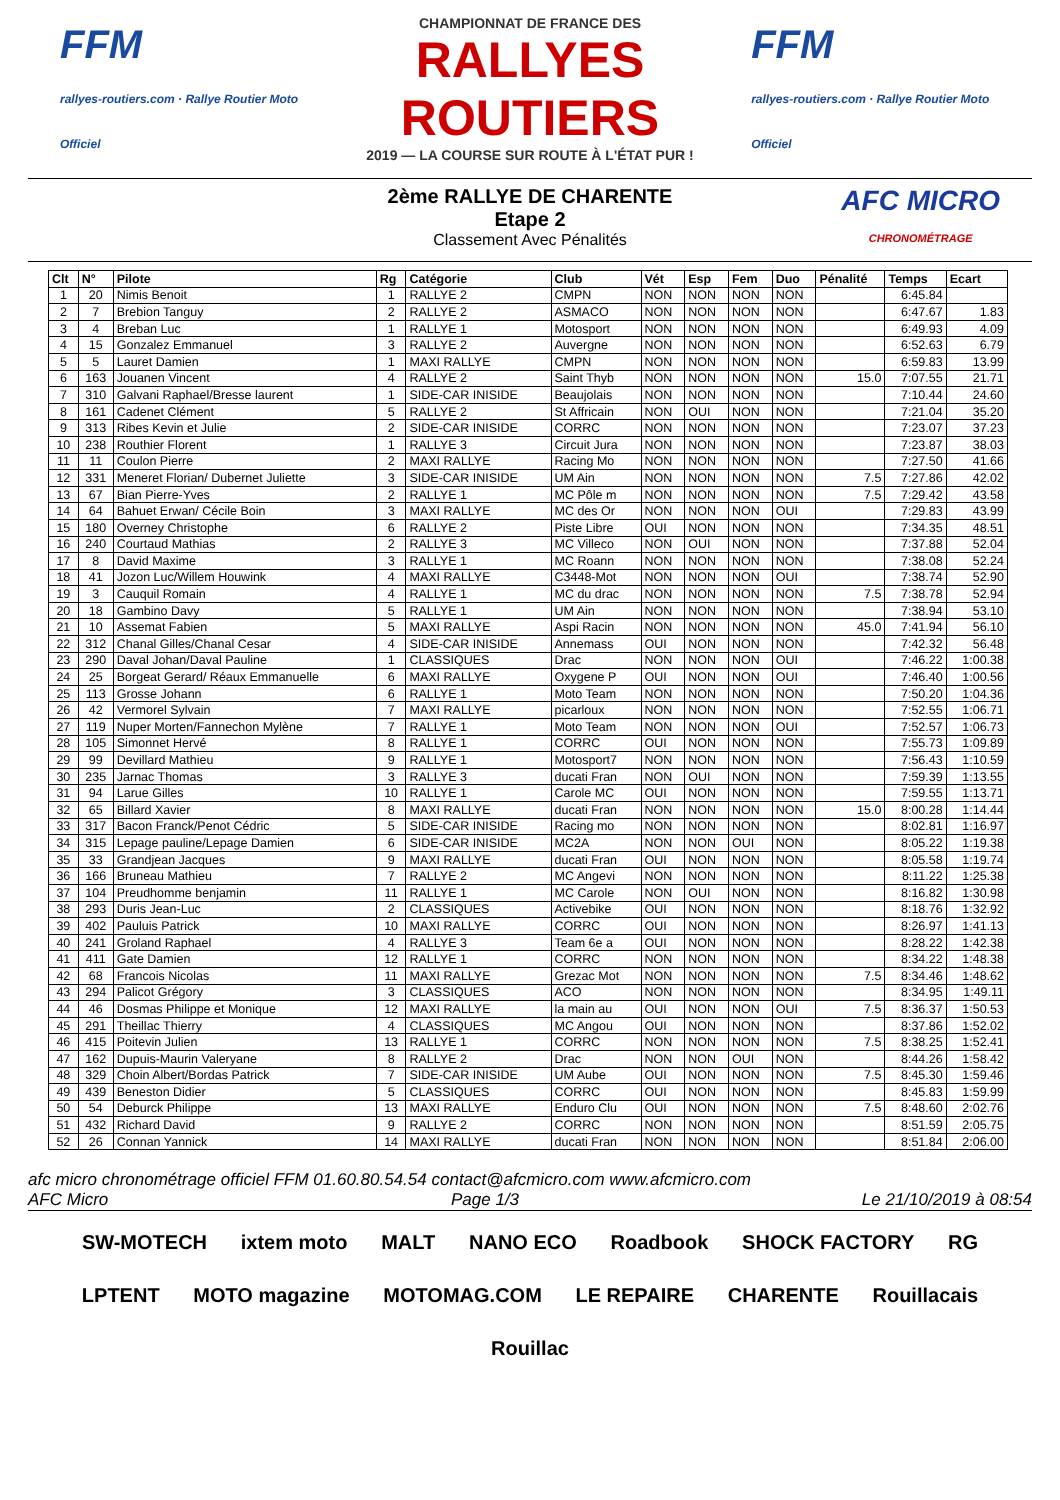FFM
rallyes-routiers.com · Rallye Routier Moto Officiel
CHAMPIONNAT DE FRANCE DES
RALLYES ROUTIERS
2019 — LA COURSE SUR ROUTE À L'ÉTAT PUR !
FFM
rallyes-routiers.com · Rallye Routier Moto Officiel
2ème RALLYE DE CHARENTE
Etape 2
Classement Avec Pénalités
AFC MICRO
CHRONOMÉTRAGE
| Clt | N° | Pilote | Rg | Catégorie | Club | Vét | Esp | Fem | Duo | Pénalité | Temps | Ecart |
| --- | --- | --- | --- | --- | --- | --- | --- | --- | --- | --- | --- | --- |
| 1 | 20 | Nimis Benoit | 1 | RALLYE 2 | CMPN | NON | NON | NON | NON | | 6:45.84 | |
| 2 | 7 | Brebion Tanguy | 2 | RALLYE 2 | ASMACO | NON | NON | NON | NON | | 6:47.67 | 1.83 |
| 3 | 4 | Breban Luc | 1 | RALLYE 1 | Motosport | NON | NON | NON | NON | | 6:49.93 | 4.09 |
| 4 | 15 | Gonzalez Emmanuel | 3 | RALLYE 2 | Auvergne | NON | NON | NON | NON | | 6:52.63 | 6.79 |
| 5 | 5 | Lauret Damien | 1 | MAXI RALLYE | CMPN | NON | NON | NON | NON | | 6:59.83 | 13.99 |
| 6 | 163 | Jouanen Vincent | 4 | RALLYE 2 | Saint Thyb | NON | NON | NON | NON | 15.0 | 7:07.55 | 21.71 |
| 7 | 310 | Galvani Raphael/Bresse laurent | 1 | SIDE-CAR INISIDE | Beaujolais | NON | NON | NON | NON | | 7:10.44 | 24.60 |
| 8 | 161 | Cadenet Clément | 5 | RALLYE 2 | St Affricain | NON | OUI | NON | NON | | 7:21.04 | 35.20 |
| 9 | 313 | Ribes Kevin et Julie | 2 | SIDE-CAR INISIDE | CORRC | NON | NON | NON | NON | | 7:23.07 | 37.23 |
| 10 | 238 | Routhier Florent | 1 | RALLYE 3 | Circuit Jura | NON | NON | NON | NON | | 7:23.87 | 38.03 |
| 11 | 11 | Coulon Pierre | 2 | MAXI RALLYE | Racing Mo | NON | NON | NON | NON | | 7:27.50 | 41.66 |
| 12 | 331 | Meneret Florian/ Dubernet Juliette | 3 | SIDE-CAR INISIDE | UM Ain | NON | NON | NON | NON | 7.5 | 7:27.86 | 42.02 |
| 13 | 67 | Bian Pierre-Yves | 2 | RALLYE 1 | MC Pôle m | NON | NON | NON | NON | 7.5 | 7:29.42 | 43.58 |
| 14 | 64 | Bahuet Erwan/ Cécile Boin | 3 | MAXI RALLYE | MC des Or | NON | NON | NON | OUI | | 7:29.83 | 43.99 |
| 15 | 180 | Overney Christophe | 6 | RALLYE 2 | Piste Libre | OUI | NON | NON | NON | | 7:34.35 | 48.51 |
| 16 | 240 | Courtaud Mathias | 2 | RALLYE 3 | MC Villeco | NON | OUI | NON | NON | | 7:37.88 | 52.04 |
| 17 | 8 | David Maxime | 3 | RALLYE 1 | MC Roann | NON | NON | NON | NON | | 7:38.08 | 52.24 |
| 18 | 41 | Jozon Luc/Willem Houwink | 4 | MAXI RALLYE | C3448-Mot | NON | NON | NON | OUI | | 7:38.74 | 52.90 |
| 19 | 3 | Cauquil Romain | 4 | RALLYE 1 | MC du drac | NON | NON | NON | NON | 7.5 | 7:38.78 | 52.94 |
| 20 | 18 | Gambino Davy | 5 | RALLYE 1 | UM Ain | NON | NON | NON | NON | | 7:38.94 | 53.10 |
| 21 | 10 | Assemat Fabien | 5 | MAXI RALLYE | Aspi Racin | NON | NON | NON | NON | 45.0 | 7:41.94 | 56.10 |
| 22 | 312 | Chanal Gilles/Chanal Cesar | 4 | SIDE-CAR INISIDE | Annemass | OUI | NON | NON | NON | | 7:42.32 | 56.48 |
| 23 | 290 | Daval Johan/Daval Pauline | 1 | CLASSIQUES | Drac | NON | NON | NON | OUI | | 7:46.22 | 1:00.38 |
| 24 | 25 | Borgeat Gerard/ Réaux Emmanuelle | 6 | MAXI RALLYE | Oxygene P | OUI | NON | NON | OUI | | 7:46.40 | 1:00.56 |
| 25 | 113 | Grosse Johann | 6 | RALLYE 1 | Moto Team | NON | NON | NON | NON | | 7:50.20 | 1:04.36 |
| 26 | 42 | Vermorel Sylvain | 7 | MAXI RALLYE | picarloux | NON | NON | NON | NON | | 7:52.55 | 1:06.71 |
| 27 | 119 | Nuper Morten/Fannechon Mylène | 7 | RALLYE 1 | Moto Team | NON | NON | NON | OUI | | 7:52.57 | 1:06.73 |
| 28 | 105 | Simonnet Hervé | 8 | RALLYE 1 | CORRC | OUI | NON | NON | NON | | 7:55.73 | 1:09.89 |
| 29 | 99 | Devillard Mathieu | 9 | RALLYE 1 | Motosport7 | NON | NON | NON | NON | | 7:56.43 | 1:10.59 |
| 30 | 235 | Jarnac Thomas | 3 | RALLYE 3 | ducati Fran | NON | OUI | NON | NON | | 7:59.39 | 1:13.55 |
| 31 | 94 | Larue Gilles | 10 | RALLYE 1 | Carole MC | OUI | NON | NON | NON | | 7:59.55 | 1:13.71 |
| 32 | 65 | Billard Xavier | 8 | MAXI RALLYE | ducati Fran | NON | NON | NON | NON | 15.0 | 8:00.28 | 1:14.44 |
| 33 | 317 | Bacon Franck/Penot Cédric | 5 | SIDE-CAR INISIDE | Racing mo | NON | NON | NON | NON | | 8:02.81 | 1:16.97 |
| 34 | 315 | Lepage pauline/Lepage Damien | 6 | SIDE-CAR INISIDE | MC2A | NON | NON | OUI | NON | | 8:05.22 | 1:19.38 |
| 35 | 33 | Grandjean Jacques | 9 | MAXI RALLYE | ducati Fran | OUI | NON | NON | NON | | 8:05.58 | 1:19.74 |
| 36 | 166 | Bruneau Mathieu | 7 | RALLYE 2 | MC Angevi | NON | NON | NON | NON | | 8:11.22 | 1:25.38 |
| 37 | 104 | Preudhomme benjamin | 11 | RALLYE 1 | MC Carole | NON | OUI | NON | NON | | 8:16.82 | 1:30.98 |
| 38 | 293 | Duris Jean-Luc | 2 | CLASSIQUES | Activebike | OUI | NON | NON | NON | | 8:18.76 | 1:32.92 |
| 39 | 402 | Pauluis Patrick | 10 | MAXI RALLYE | CORRC | OUI | NON | NON | NON | | 8:26.97 | 1:41.13 |
| 40 | 241 | Groland Raphael | 4 | RALLYE 3 | Team 6e a | OUI | NON | NON | NON | | 8:28.22 | 1:42.38 |
| 41 | 411 | Gate Damien | 12 | RALLYE 1 | CORRC | NON | NON | NON | NON | | 8:34.22 | 1:48.38 |
| 42 | 68 | Francois Nicolas | 11 | MAXI RALLYE | Grezac Mot | NON | NON | NON | NON | 7.5 | 8:34.46 | 1:48.62 |
| 43 | 294 | Palicot Grégory | 3 | CLASSIQUES | ACO | NON | NON | NON | NON | | 8:34.95 | 1:49.11 |
| 44 | 46 | Dosmas Philippe et Monique | 12 | MAXI RALLYE | la main au | OUI | NON | NON | OUI | 7.5 | 8:36.37 | 1:50.53 |
| 45 | 291 | Theillac Thierry | 4 | CLASSIQUES | MC Angou | OUI | NON | NON | NON | | 8:37.86 | 1:52.02 |
| 46 | 415 | Poitevin Julien | 13 | RALLYE 1 | CORRC | NON | NON | NON | NON | 7.5 | 8:38.25 | 1:52.41 |
| 47 | 162 | Dupuis-Maurin Valeryane | 8 | RALLYE 2 | Drac | NON | NON | OUI | NON | | 8:44.26 | 1:58.42 |
| 48 | 329 | Choin Albert/Bordas Patrick | 7 | SIDE-CAR INISIDE | UM Aube | OUI | NON | NON | NON | 7.5 | 8:45.30 | 1:59.46 |
| 49 | 439 | Beneston Didier | 5 | CLASSIQUES | CORRC | OUI | NON | NON | NON | | 8:45.83 | 1:59.99 |
| 50 | 54 | Deburck Philippe | 13 | MAXI RALLYE | Enduro Clu | OUI | NON | NON | NON | 7.5 | 8:48.60 | 2:02.76 |
| 51 | 432 | Richard David | 9 | RALLYE 2 | CORRC | NON | NON | NON | NON | | 8:51.59 | 2:05.75 |
| 52 | 26 | Connan Yannick | 14 | MAXI RALLYE | ducati Fran | NON | NON | NON | NON | | 8:51.84 | 2:06.00 |
afc micro chronométrage officiel FFM 01.60.80.54.54 contact@afcmicro.com www.afcmicro.com
AFC Micro Page 1/3 Le 21/10/2019 à 08:54
SW-MOTECH ixtem moto MALT NANO ECO Roadbook SHOCK FACTORY RG LPTENT MOTO magazine MOTOMAG.COM LE REPAIRE CHARENTE Rouillacais Rouillac